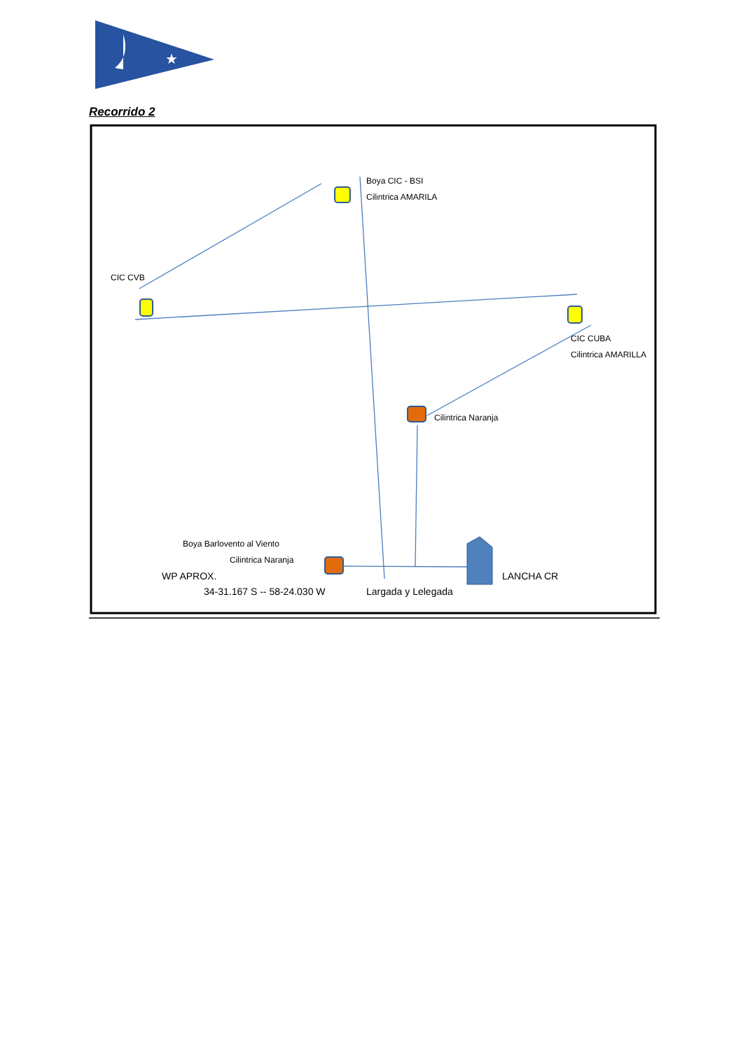★
Recorrido 2
Boya CIC - BSI
Cilintrica AMARILA
CIC CVB
CIC CUBA
Cilintrica AMARILLA
Cilintrica Naranja
Boya Barlovento al Viento
Cilintrica Naranja
WP APROX.
34-31.167 S -- 58-24.030 W Largada y Lelegada
LANCHA CR